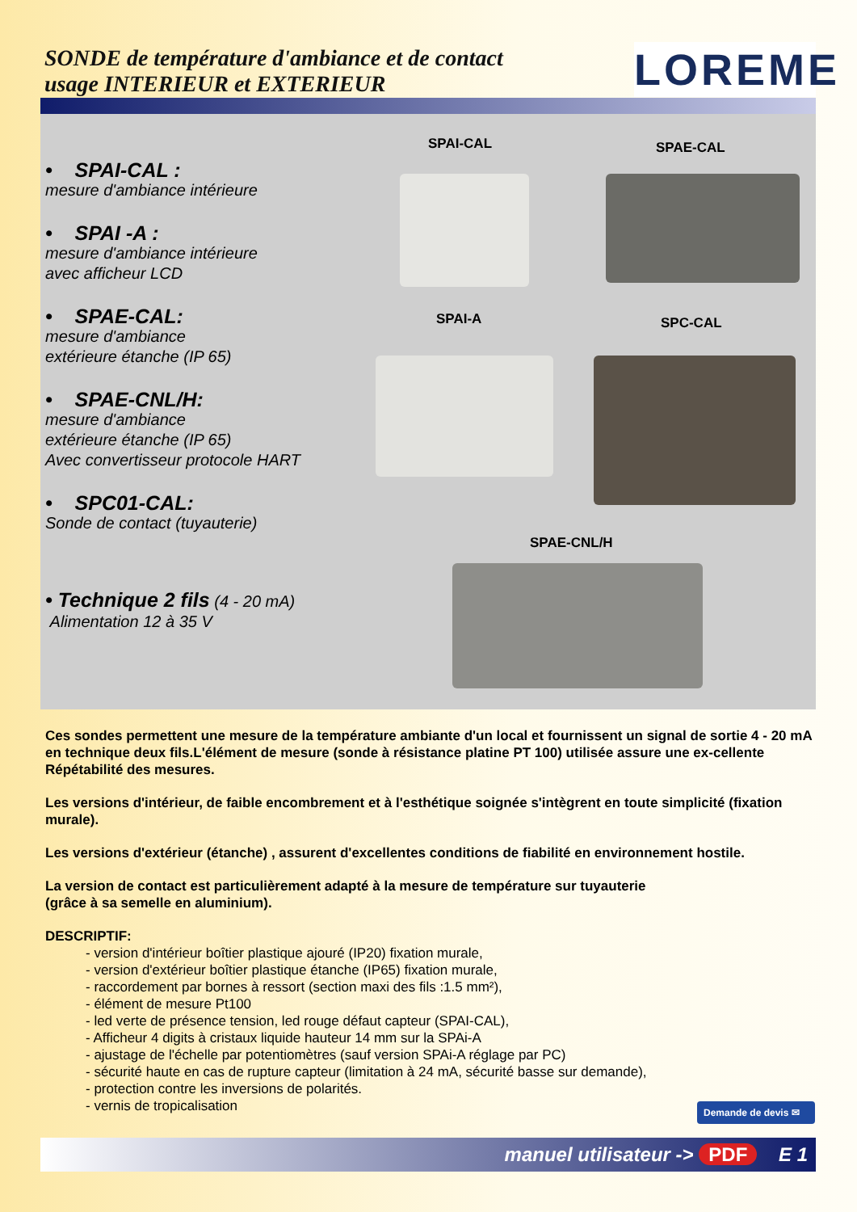SONDE de température d'ambiance et de contact
usage INTERIEUR et EXTERIEUR
LOREME
• SPAI-CAL :
mesure d'ambiance intérieure
• SPAI -A :
mesure d'ambiance intérieure
avec afficheur LCD
• SPAE-CAL:
mesure d'ambiance
extérieure étanche (IP 65)
• SPAE-CNL/H:
mesure d'ambiance
extérieure étanche (IP 65)
Avec convertisseur protocole HART
• SPC01-CAL:
Sonde de contact (tuyauterie)
• Technique 2 fils (4 - 20 mA)
Alimentation 12 à 35 V
SPAI-CAL SPAE-CAL
SPAI-A SPC-CAL
SPAE-CNL/H
Ces sondes permettent une mesure de la température ambiante d'un local et fournissent un signal de sortie 4 - 20 mA en technique deux fils.L'élément de mesure (sonde à résistance platine PT 100) utilisée assure une ex-cellente Répétabilité des mesures.
Les versions d'intérieur, de faible encombrement et à l'esthétique soignée s'intègrent en toute simplicité (fixation murale).
Les versions d'extérieur (étanche) , assurent d'excellentes conditions de fiabilité en environnement hostile.
La version de contact est particulièrement adapté à la mesure de température sur tuyauterie
(grâce à sa semelle en aluminium).
DESCRIPTIF:
- version d'intérieur boîtier plastique ajouré (IP20) fixation murale,
- version d'extérieur boîtier plastique étanche (IP65) fixation murale,
- raccordement par bornes à ressort (section maxi des fils :1.5 mm²),
- élément de mesure Pt100
- led verte de présence tension, led rouge défaut capteur (SPAI-CAL),
- Afficheur 4 digits à cristaux liquide hauteur 14 mm sur la SPAi-A
- ajustage de l'échelle par potentiomètres (sauf version SPAi-A réglage par PC)
- sécurité haute en cas de rupture capteur (limitation à 24 mA, sécurité basse sur demande),
- protection contre les inversions de polarités.
- vernis de tropicalisation
Demande de devis ✉
manuel utilisateur -> PDF E 1